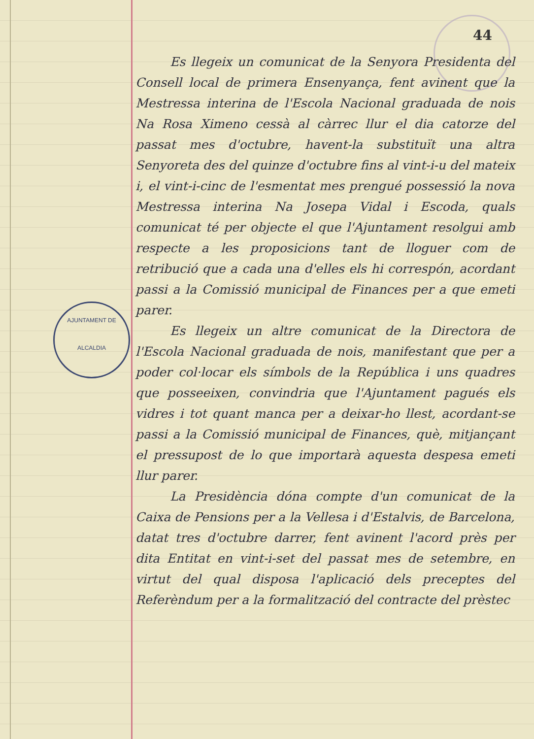AJUNTAMENT DE
ALCALDIA
44
Es llegeix un comunicat de la Senyora Presidenta del Consell local de primera Ensenyança, fent avinent que la Mestressa interina de l'Escola Nacional graduada de nois Na Rosa Ximeno cessà al càrrec llur el dia catorze del passat mes d'octubre, havent-la substituït una altra Senyoreta des del quinze d'octubre fins al vint-i-u del mateix i, el vint-i-cinc de l'esmentat mes prengué possessió la nova Mestressa interina Na Josepa Vidal i Escoda, quals comunicat té per objecte el que l'Ajuntament resolgui amb respecte a les proposicions tant de lloguer com de retribució que a cada una d'elles els hi correspón, acordant passi a la Comissió municipal de Finances per a que emeti parer.
Es llegeix un altre comunicat de la Directora de l'Escola Nacional graduada de nois, manifestant que per a poder col·locar els símbols de la República i uns quadres que posseeixen, convindria que l'Ajuntament pagués els vidres i tot quant manca per a deixar-ho llest, acordant-se passi a la Comissió municipal de Finances, què, mitjançant el pressupost de lo que importarà aquesta despesa emeti llur parer.
La Presidència dóna compte d'un comunicat de la Caixa de Pensions per a la Vellesa i d'Estalvis, de Barcelona, datat tres d'octubre darrer, fent avinent l'acord près per dita Entitat en vint-i-set del passat mes de setembre, en virtut del qual disposa l'aplicació dels preceptes del Referèndum per a la formalització del contracte del prèstec